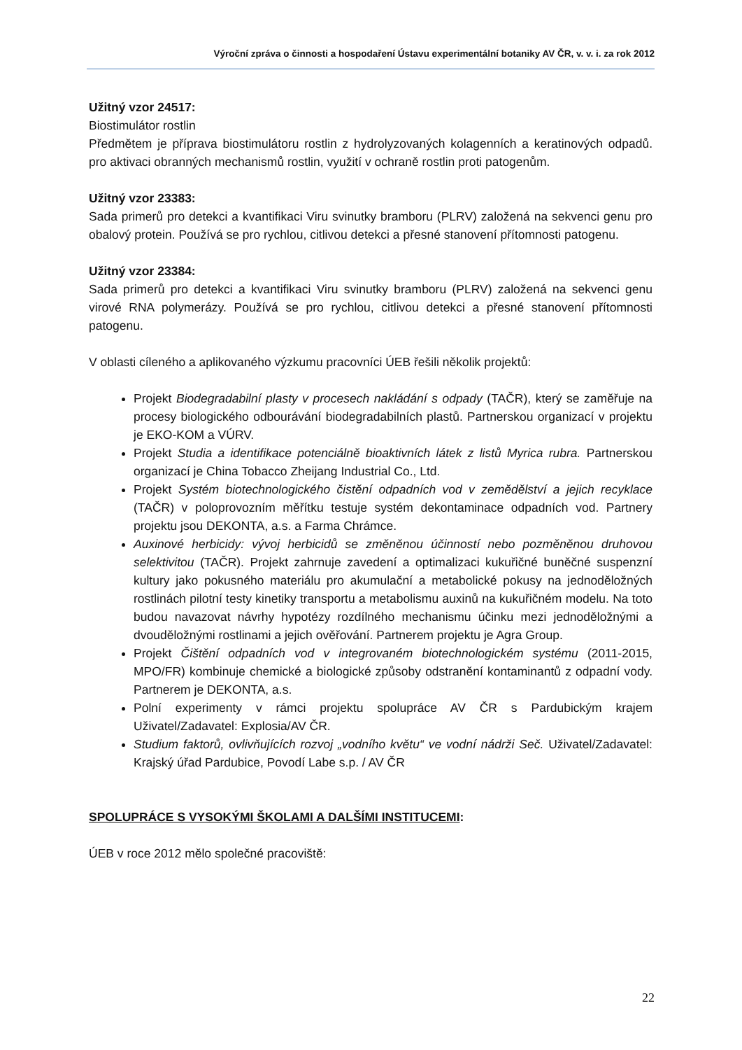Výroční zpráva o činnosti a hospodaření Ústavu experimentální botaniky AV ČR, v. v. i. za rok 2012
Užitný vzor 24517:
Biostimulátor rostlin
Předmětem je příprava biostimulátoru rostlin z hydrolyzovaných kolagenních a keratinových odpadů. pro aktivaci obranných mechanismů rostlin, využití v ochraně rostlin proti patogenům.
Užitný vzor 23383:
Sada primerů pro detekci a kvantifikaci Viru svinutky bramboru (PLRV) založená na sekvenci genu pro obalový protein. Používá se pro rychlou, citlivou detekci a přesné stanovení přítomnosti patogenu.
Užitný vzor 23384:
Sada primerů pro detekci a kvantifikaci Viru svinutky bramboru (PLRV) založená na sekvenci genu virové RNA polymerázy. Používá se pro rychlou, citlivou detekci a přesné stanovení přítomnosti patogenu.
V oblasti cíleného a aplikovaného výzkumu pracovníci ÚEB řešili několik projektů:
Projekt Biodegradabilní plasty v procesech nakládání s odpady (TAČR), který se zaměřuje na procesy biologického odbourávání biodegradabilních plastů. Partnerskou organizací v projektu je EKO-KOM a VÚRV.
Projekt Studia a identifikace potenciálně bioaktivních látek z listů Myrica rubra. Partnerskou organizací je China Tobacco Zheijang Industrial Co., Ltd.
Projekt Systém biotechnologického čistění odpadních vod v zemědělství a jejich recyklace (TAČR) v poloprovozním měřítku testuje systém dekontaminace odpadních vod. Partnery projektu jsou DEKONTA, a.s. a Farma Chrámce.
Auxinové herbicidy: vývoj herbicidů se změněnou účinností nebo pozměněnou druhovou selektivitou (TAČR). Projekt zahrnuje zavedení a optimalizaci kukuřičné buněčné suspenzní kultury jako pokusného materiálu pro akumulační a metabolické pokusy na jednoděložných rostlinách pilotní testy kinetiky transportu a metabolismu auxinů na kukuřičném modelu. Na toto budou navazovat návrhy hypotézy rozdílného mechanismu účinku mezi jednoděložnými a dvouděložnými rostlinami a jejich ověřování. Partnerem projektu je Agra Group.
Projekt Čištění odpadních vod v integrovaném biotechnologickém systému (2011-2015, MPO/FR) kombinuje chemické a biologické způsoby odstranění kontaminantů z odpadní vody. Partnerem je DEKONTA, a.s.
Polní experimenty v rámci projektu spolupráce AV ČR s Pardubickým krajem Uživatel/Zadavatel: Explosia/AV ČR.
Studium faktorů, ovlivňujících rozvoj „vodního květu“ ve vodní nádrži Seč. Uživatel/Zadavatel: Krajský úřad Pardubice, Povodí Labe s.p. / AV ČR
SPOLUPRÁCE S VYSOKÝMI ŠKOLAMI A DALŠÍMI INSTITUCEMI:
ÚEB v roce 2012 mělo společné pracoviště:
22